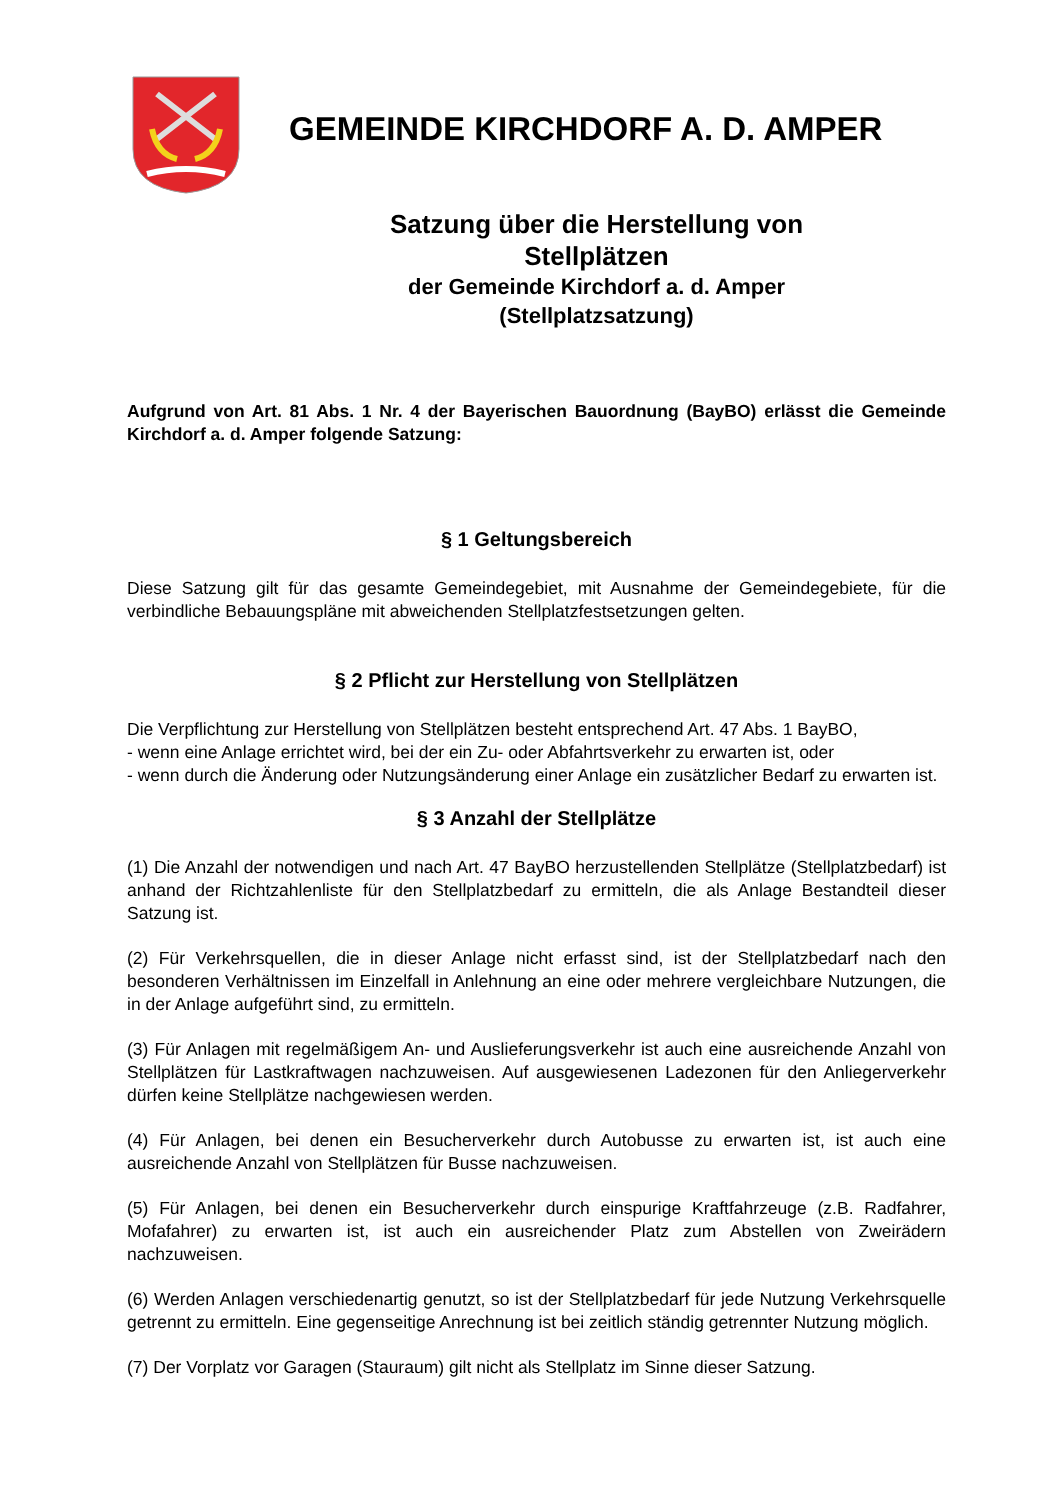GEMEINDE KIRCHDORF A. D. AMPER
Satzung über die Herstellung von
Stellplätzen
der Gemeinde Kirchdorf a. d. Amper
(Stellplatzsatzung)
Aufgrund von Art. 81 Abs. 1 Nr. 4 der Bayerischen Bauordnung (BayBO) erlässt die Gemeinde Kirchdorf a. d. Amper folgende Satzung:
§ 1 Geltungsbereich
Diese Satzung gilt für das gesamte Gemeindegebiet, mit Ausnahme der Gemeindegebiete, für die verbindliche Bebauungspläne mit abweichenden Stellplatzfestsetzungen gelten.
§ 2 Pflicht zur Herstellung von Stellplätzen
Die Verpflichtung zur Herstellung von Stellplätzen besteht entsprechend Art. 47 Abs. 1 BayBO,
- wenn eine Anlage errichtet wird, bei der ein Zu- oder Abfahrtsverkehr zu erwarten ist, oder
- wenn durch die Änderung oder Nutzungsänderung einer Anlage ein zusätzlicher Bedarf zu erwarten ist.
§ 3 Anzahl der Stellplätze
(1) Die Anzahl der notwendigen und nach Art. 47 BayBO herzustellenden Stellplätze (Stellplatzbedarf) ist anhand der Richtzahlenliste für den Stellplatzbedarf zu ermitteln, die als Anlage Bestandteil dieser Satzung ist.
(2) Für Verkehrsquellen, die in dieser Anlage nicht erfasst sind, ist der Stellplatzbedarf nach den besonderen Verhältnissen im Einzelfall in Anlehnung an eine oder mehrere vergleichbare Nutzungen, die in der Anlage aufgeführt sind, zu ermitteln.
(3) Für Anlagen mit regelmäßigem An- und Auslieferungsverkehr ist auch eine ausreichende Anzahl von Stellplätzen für Lastkraftwagen nachzuweisen. Auf ausgewiesenen Ladezonen für den Anliegerverkehr dürfen keine Stellplätze nachgewiesen werden.
(4) Für Anlagen, bei denen ein Besucherverkehr durch Autobusse zu erwarten ist, ist auch eine ausreichende Anzahl von Stellplätzen für Busse nachzuweisen.
(5) Für Anlagen, bei denen ein Besucherverkehr durch einspurige Kraftfahrzeuge (z.B. Radfahrer, Mofafahrer) zu erwarten ist, ist auch ein ausreichender Platz zum Abstellen von Zweirädern nachzuweisen.
(6) Werden Anlagen verschiedenartig genutzt, so ist der Stellplatzbedarf für jede Nutzung Verkehrsquelle getrennt zu ermitteln. Eine gegenseitige Anrechnung ist bei zeitlich ständig getrennter Nutzung möglich.
(7) Der Vorplatz vor Garagen (Stauraum) gilt nicht als Stellplatz im Sinne dieser Satzung.